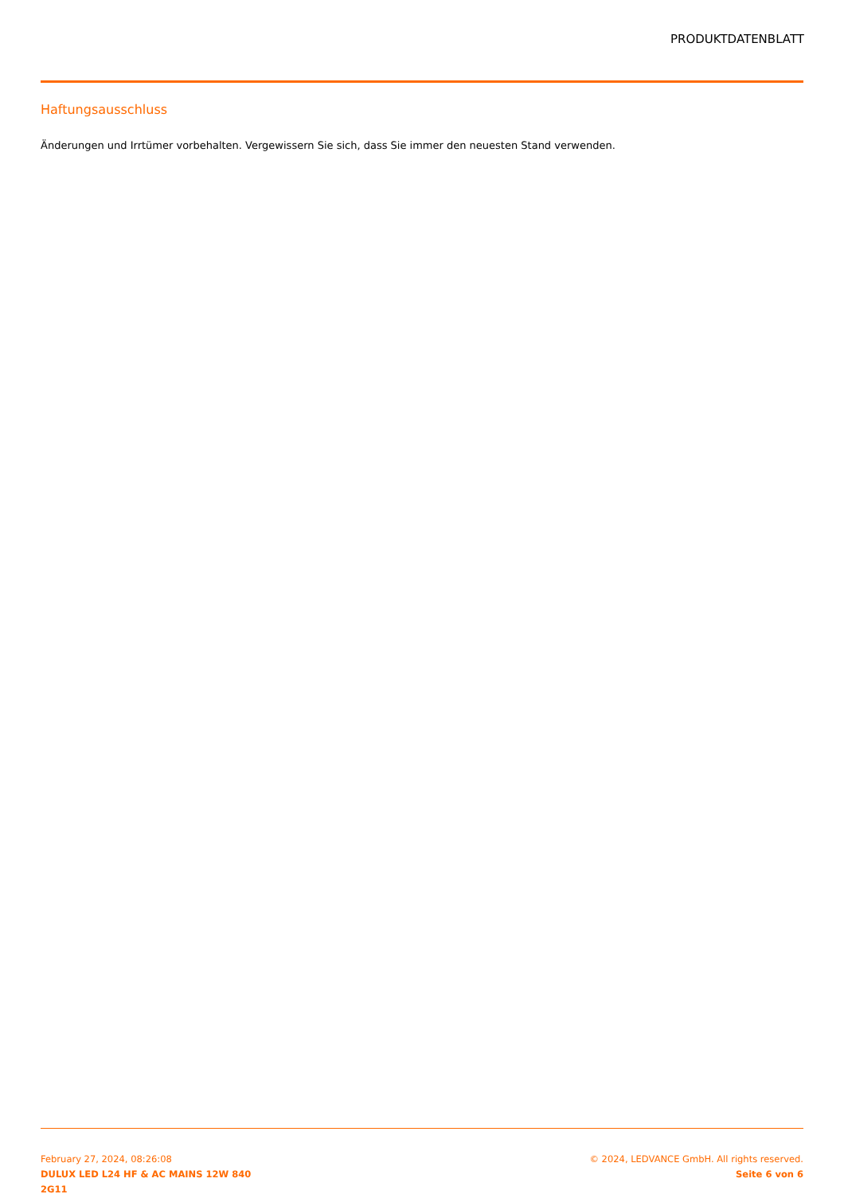PRODUKTDATENBLATT
Haftungsausschluss
Änderungen und Irrtümer vorbehalten. Vergewissern Sie sich, dass Sie immer den neuesten Stand verwenden.
February 27, 2024, 08:26:08
DULUX LED L24 HF & AC MAINS 12W 840
2G11
© 2024, LEDVANCE GmbH. All rights reserved.
Seite 6 von 6